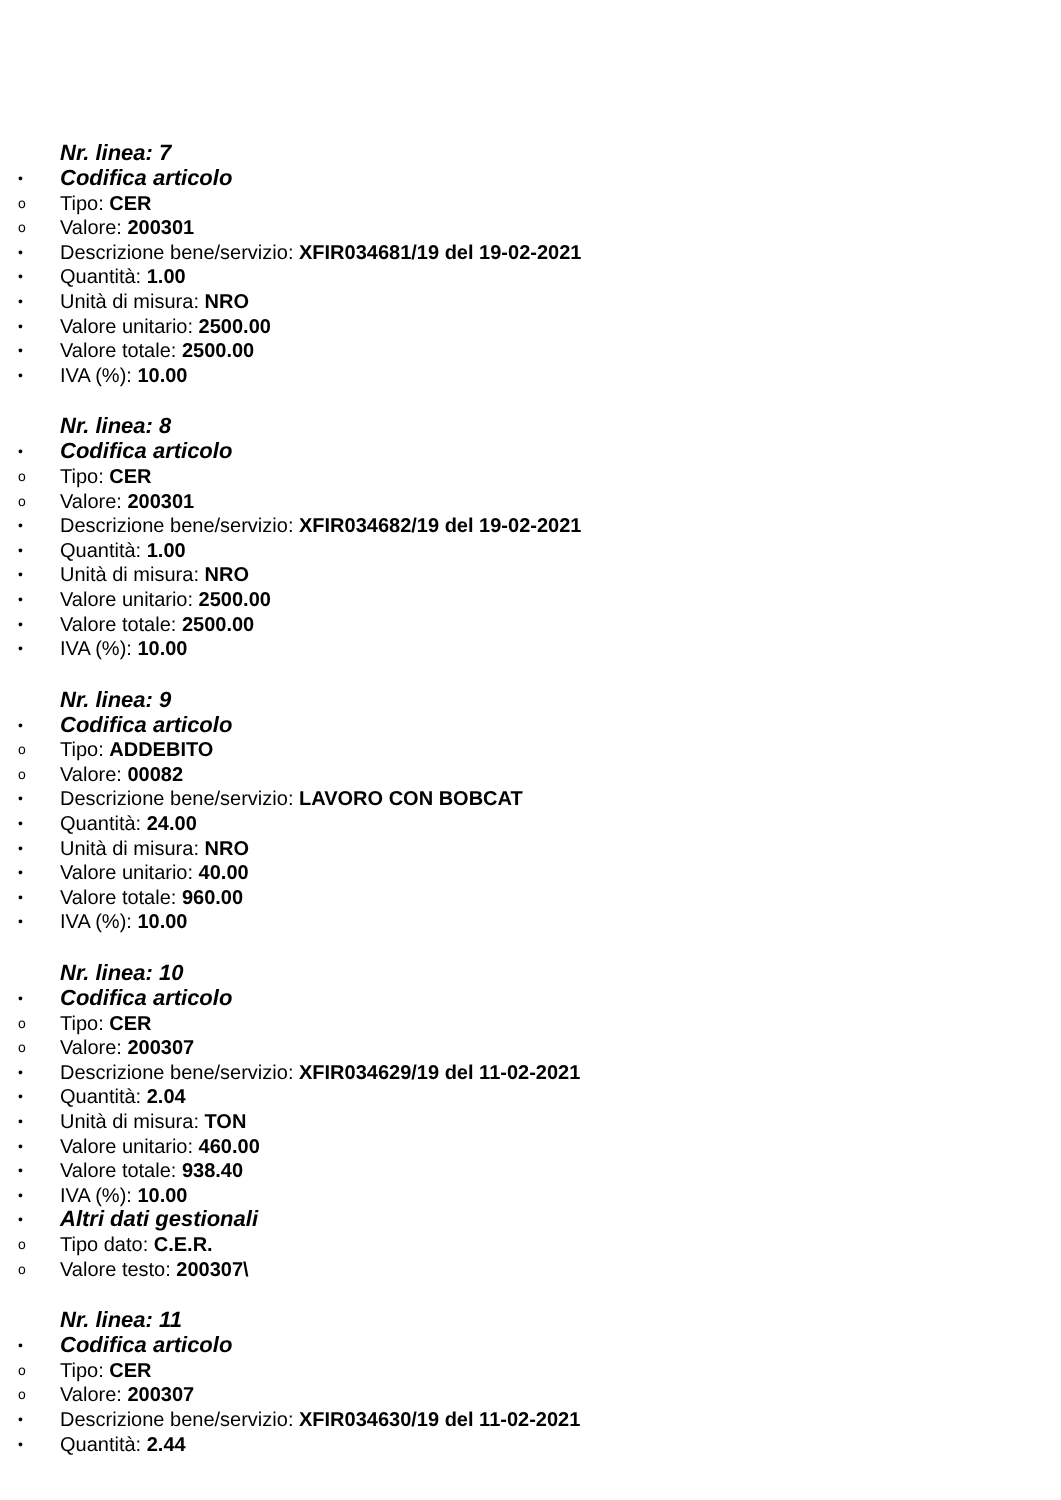Nr. linea: 7
• Codifica articolo
o Tipo: CER
o Valore: 200301
• Descrizione bene/servizio: XFIR034681/19 del 19-02-2021
• Quantità: 1.00
• Unità di misura: NRO
• Valore unitario: 2500.00
• Valore totale: 2500.00
• IVA (%): 10.00
Nr. linea: 8
• Codifica articolo
o Tipo: CER
o Valore: 200301
• Descrizione bene/servizio: XFIR034682/19 del 19-02-2021
• Quantità: 1.00
• Unità di misura: NRO
• Valore unitario: 2500.00
• Valore totale: 2500.00
• IVA (%): 10.00
Nr. linea: 9
• Codifica articolo
o Tipo: ADDEBITO
o Valore: 00082
• Descrizione bene/servizio: LAVORO CON BOBCAT
• Quantità: 24.00
• Unità di misura: NRO
• Valore unitario: 40.00
• Valore totale: 960.00
• IVA (%): 10.00
Nr. linea: 10
• Codifica articolo
o Tipo: CER
o Valore: 200307
• Descrizione bene/servizio: XFIR034629/19 del 11-02-2021
• Quantità: 2.04
• Unità di misura: TON
• Valore unitario: 460.00
• Valore totale: 938.40
• IVA (%): 10.00
• Altri dati gestionali
o Tipo dato: C.E.R.
o Valore testo: 200307\
Nr. linea: 11
• Codifica articolo
o Tipo: CER
o Valore: 200307
• Descrizione bene/servizio: XFIR034630/19 del 11-02-2021
• Quantità: 2.44